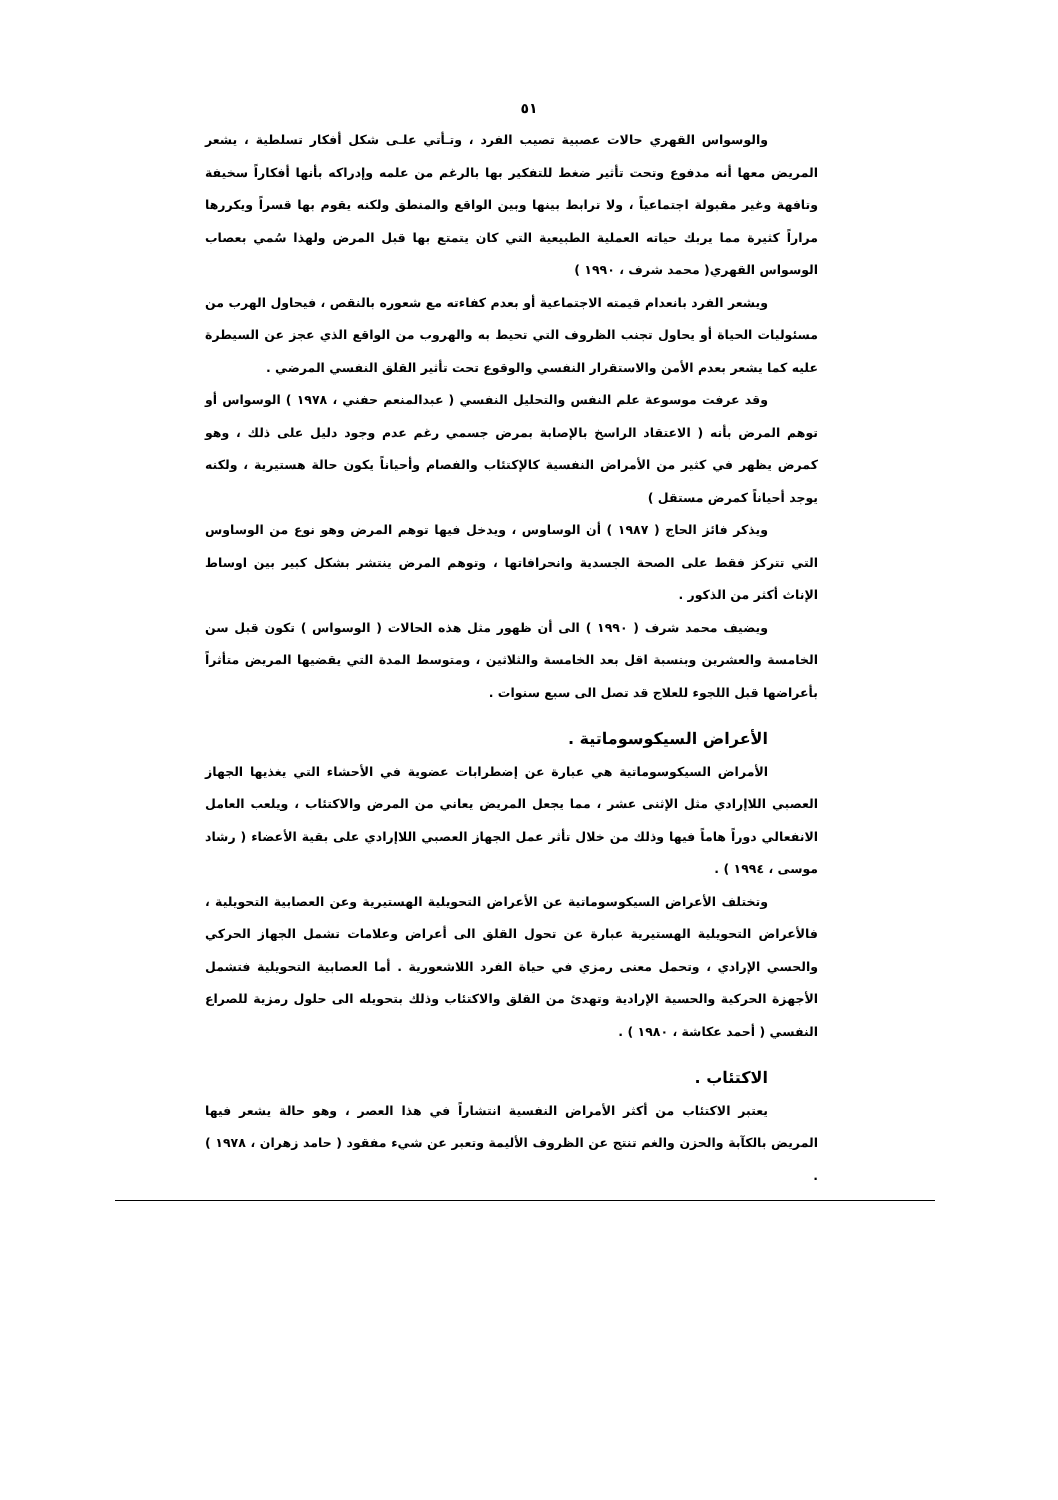٥١
والوسواس القهري حالات عصبية تصيب الفرد ، وتـأتي علـى شكل أفكار تسلطية ، يشعر المريض معها أنه مدفوع وتحت تأثير ضغط للتفكير بها بالرغم من علمه وإدراكه بأنها أفكاراً سخيفة وتافهة وغير مقبولة اجتماعياً ، ولا ترابط بينها وبين الواقع والمنطق ولكنه يقوم بها قسراً ويكررها مراراً كثيرة مما يربك حياته العملية الطبيعية التي كان يتمتع بها قبل المرض ولهذا سُمي بعصاب الوسواس القهري( محمد شرف ، ١٩٩٠ )
ويشعر الفرد بانعدام قيمته الاجتماعية أو بعدم كفاءته مع شعوره بالنقص ، فيحاول الهرب من مسئوليات الحياة أو يحاول تجنب الظروف التي تحيط به والهروب من الواقع الذي عجز عن السيطرة عليه كما يشعر بعدم الأمن والاستقرار النفسي والوقوع تحت تأثير القلق النفسي المرضي .
وقد عرفت موسوعة علم النفس والتحليل النفسي ( عبدالمنعم حفني ، ١٩٧٨ ) الوسواس أو توهم المرض بأنه ( الاعتقاد الراسخ بالإصابة بمرض جسمي رغم عدم وجود دليل على ذلك ، وهو كمرض يظهر في كثير من الأمراض النفسية كالإكتئاب والفصام وأحياناً يكون حالة هستيرية ، ولكنه يوجد أحياناً كمرض مستقل )
ويذكر فائز الحاج ( ١٩٨٧ ) أن الوساوس ، ويدخل فيها توهم المرض وهو نوع من الوساوس التي تتركز فقط على الصحة الجسدية وانحرافاتها ، وتوهم المرض ينتشر بشكل كبير بين اوساط الإناث أكثر من الذكور .
ويضيف محمد شرف ( ١٩٩٠ ) الى أن ظهور مثل هذه الحالات ( الوسواس ) تكون قبل سن الخامسة والعشرين وبنسبة اقل بعد الخامسة والثلاثين ، ومتوسط المدة التي يقضيها المريض متأثراً بأعراضها قبل اللجوء للعلاج قد تصل الى سبع سنوات .
الأعراض السيكوسوماتية .
الأمراض السيكوسوماتية هي عبارة عن إضطرابات عضوية في الأحشاء التي يغذيها الجهاز العصبي اللاإرادي مثل الإثنى عشر ، مما يجعل المريض يعاني من المرض والاكتئاب ، ويلعب العامل الانفعالي دوراً هاماً فيها وذلك من خلال تأثر عمل الجهاز العصبي اللاإرادي على بقية الأعضاء ( رشاد موسى ، ١٩٩٤ ) .
وتختلف الأعراض السيكوسوماتية عن الأعراض التحويلية الهستيرية وعن العصابية التحويلية ، فالأعراض التحويلية الهستيرية عبارة عن تحول القلق الى أعراض وعلامات تشمل الجهاز الحركي والحسي الإرادي ، وتحمل معنى رمزي في حياة الفرد اللاشعورية . أما العصابية التحويلية فتشمل الأجهزة الحركية والحسية الإرادية وتهدئ من القلق والاكتئاب وذلك بتحويله الى حلول رمزية للصراع النفسي ( أحمد عكاشة ، ١٩٨٠ ) .
الاكتئاب .
يعتبر الاكتئاب من أكثر الأمراض النفسية انتشاراً في هذا العصر ، وهو حالة يشعر فيها المريض بالكآبة والحزن والغم تنتج عن الظروف الأليمة وتعبر عن شيء مفقود ( حامد زهران ، ١٩٧٨ ) .